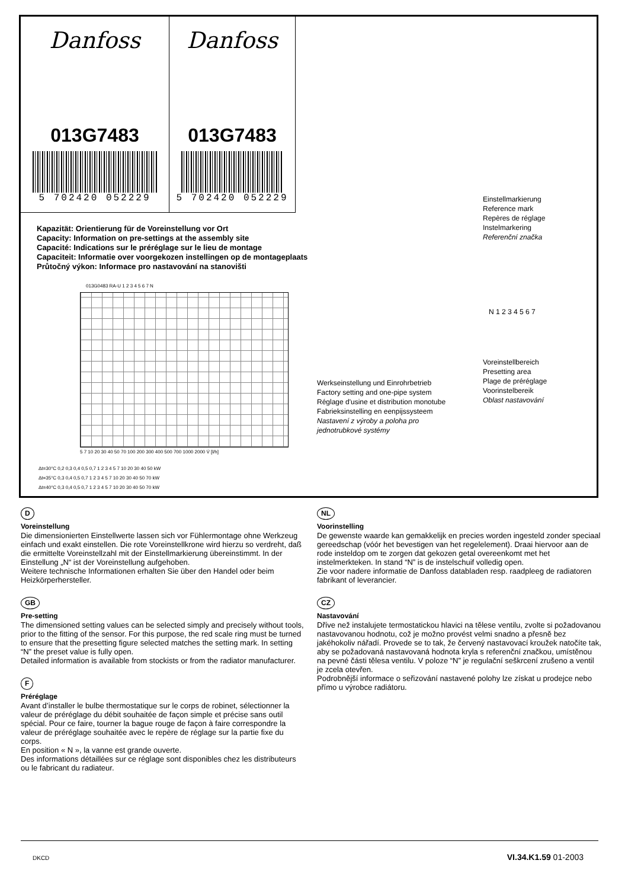Danfoss
013G7483
5 702420 052229
Danfoss
013G7483
5 702420 052229
Kapazität: Orientierung für de Voreinstellung vor Ort
Capacity: Information on pre-settings at the assembly site
Capacité: Indications sur le préréglage sur le lieu de montage
Capaciteit: Informatie over voorgekozen instellingen op de montageplaats
Průtočný výkon: Informace pro nastavování na stanovišti
013G0483 RA-U 1 2 3 4 5 6 7 N
5 7 10 20 30 40 50 70 100 200 300 400 500 700 1000 2000 V̇ [l/h]
Δt=30°C 0,2 0,3 0,4 0,5 0,7 1 2 3 4 5 7 10 20 30 40 50 kW
Δt=35°C 0,3 0,4 0,5 0,7 1 2 3 4 5 7 10 20 30 40 50 70 kW
Δt=40°C 0,3 0,4 0,5 0,7 1 2 3 4 5 7 10 20 30 40 50 70 kW
Einstellmarkierung
Reference mark
Repères de réglage
Instelmarkering
Referenční značka
N 1 2 3 4 5 6 7
Voreinstellbereich
Presetting area
Plage de préréglage
Voorinstelbereik
Oblast nastavování
Werkseinstellung und Einrohrbetrieb
Factory setting and one-pipe system
Réglage d'usine et distribution monotube
Fabrieksinstelling en eenpijssysteem
Nastavení z výroby a poloha pro
jednotrubkové systémy
D
Voreinstellung
Die dimensionierten Einstellwerte lassen sich vor Fühlermontage ohne Werkzeug einfach und exakt einstellen. Die rote Voreinstellkrone wird hierzu so verdreht, daß die ermittelte Voreinstellzahl mit der Einstellmarkierung übereinstimmt. In der Einstellung „N“ ist der Voreinstellung aufgehoben.
Weitere technische Informationen erhalten Sie über den Handel oder beim Heizkörperhersteller.
GB
Pre-setting
The dimensioned setting values can be selected simply and precisely without tools, prior to the fitting of the sensor. For this purpose, the red scale ring must be turned to ensure that the presetting figure selected matches the setting mark. In setting “N” the preset value is fully open.
Detailed information is available from stockists or from the radiator manufacturer.
F
Préréglage
Avant d’installer le bulbe thermostatique sur le corps de robinet, sélectionner la valeur de préréglage du débit souhaitée de façon simple et précise sans outil spécial. Pour ce faire, tourner la bague rouge de façon à faire correspondre la valeur de préréglage souhaitée avec le repère de réglage sur la partie fixe du corps.
En position « N », la vanne est grande ouverte.
Des informations détaillées sur ce réglage sont disponibles chez les distributeurs ou le fabricant du radiateur.
NL
Voorinstelling
De gewenste waarde kan gemakkelijk en precies worden ingesteld zonder speciaal gereedschap (vóór het bevestigen van het regelelement). Draai hiervoor aan de rode insteldop om te zorgen dat gekozen getal overeenkomt met het instelmerkteken. In stand “N” is de instelschuif volledig open.
Zie voor nadere informatie de Danfoss databladen resp. raadpleeg de radiatoren fabrikant of leverancier.
CZ
Nastavování
Dříve než instalujete termostatickou hlavici na tělese ventilu, zvolte si požadovanou nastavovanou hodnotu, což je možno provést velmi snadno a přesně bez jakéhokoliv nářadí. Provede se to tak, že červený nastavovací kroužek natočíte tak, aby se požadovaná nastavovaná hodnota kryla s referenční značkou, umístěnou na pevné části tělesa ventilu. V poloze “N” je regulační seškrcení zrušeno a ventil je zcela otevřen.
Podrobnější informace o seřizování nastavené polohy lze získat u prodejce nebo přímo u výrobce radiátoru.
DKCD VI.34.K1.59 01-2003